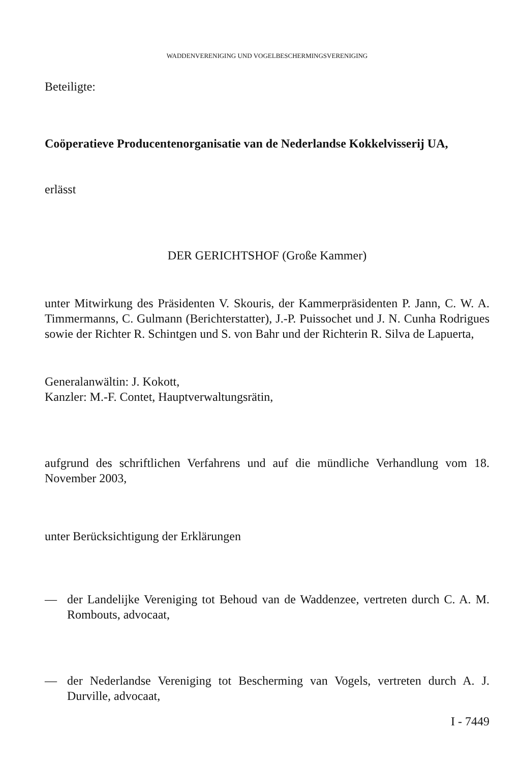WADDENVERENIGING UND VOGELBESCHERMINGSVERENIGING
Beteiligte:
Coöperatieve Producentenorganisatie van de Nederlandse Kokkelvisserij UA,
erlässt
DER GERICHTSHOF (Große Kammer)
unter Mitwirkung des Präsidenten V. Skouris, der Kammerpräsidenten P. Jann, C. W. A. Timmermanns, C. Gulmann (Berichterstatter), J.-P. Puissochet und J. N. Cunha Rodrigues sowie der Richter R. Schintgen und S. von Bahr und der Richterin R. Silva de Lapuerta,
Generalanwältin: J. Kokott,
Kanzler: M.-F. Contet, Hauptverwaltungsrätin,
aufgrund des schriftlichen Verfahrens und auf die mündliche Verhandlung vom 18. November 2003,
unter Berücksichtigung der Erklärungen
— der Landelijke Vereniging tot Behoud van de Waddenzee, vertreten durch C. A. M. Rombouts, advocaat,
— der Nederlandse Vereniging tot Bescherming van Vogels, vertreten durch A. J. Durville, advocaat,
I - 7449